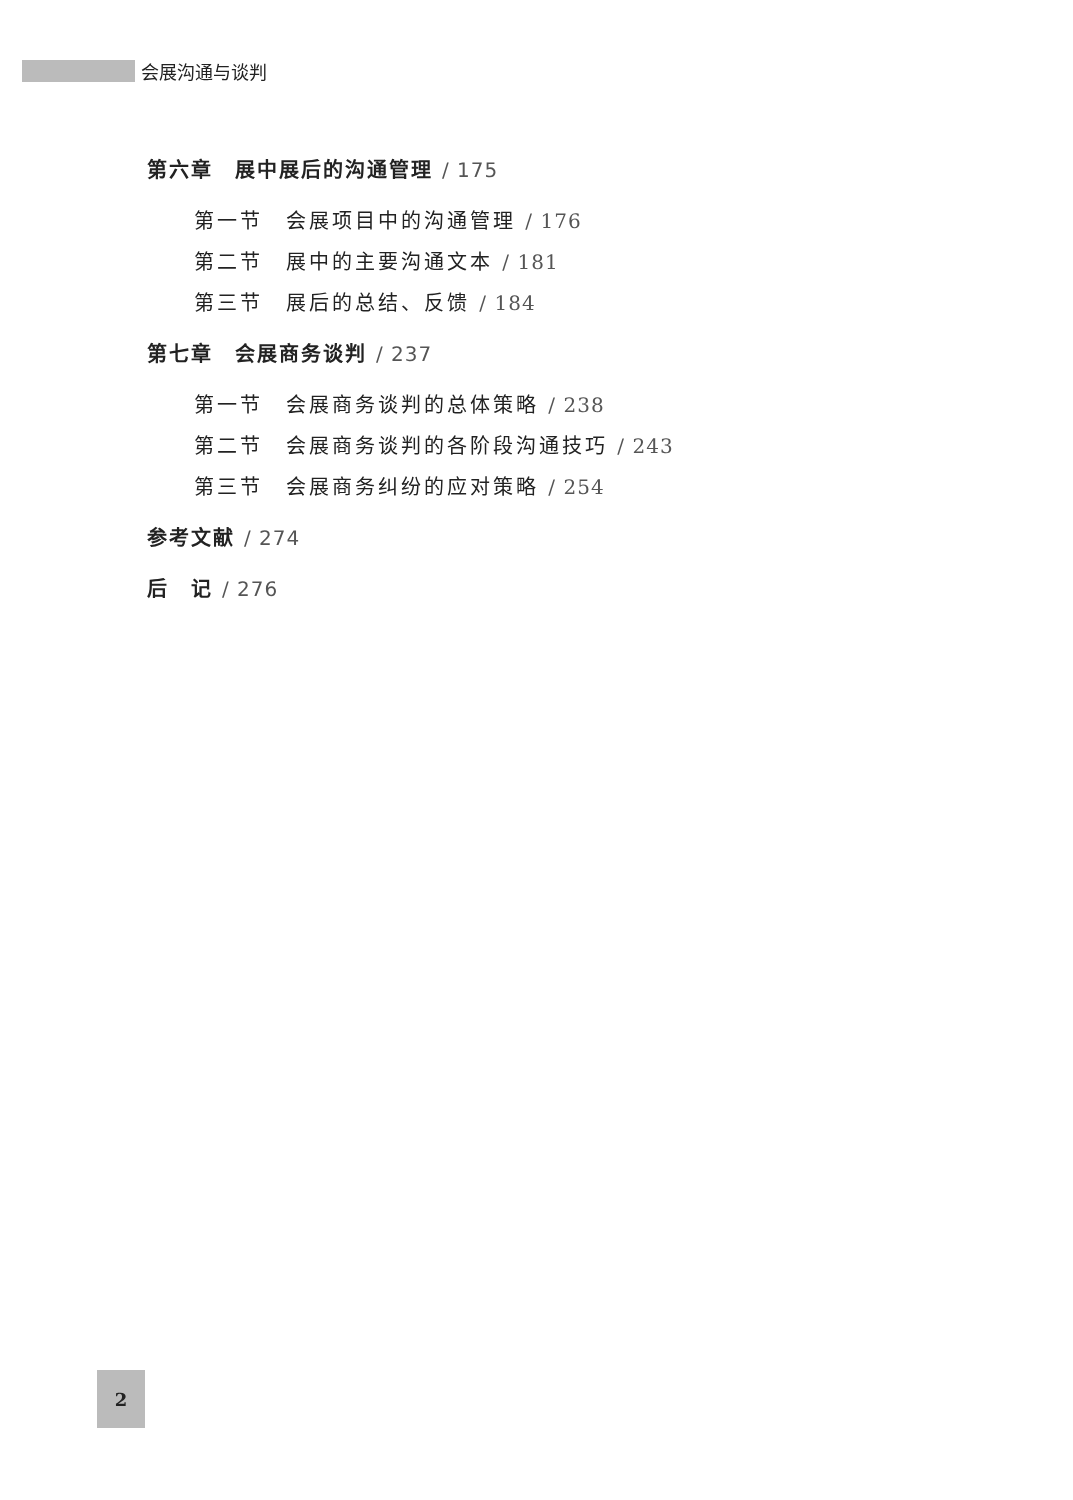会展沟通与谈判
第六章　展中展后的沟通管理 / 175
第一节　会展项目中的沟通管理 / 176
第二节　展中的主要沟通文本 / 181
第三节　展后的总结、反馈 / 184
第七章　会展商务谈判 / 237
第一节　会展商务谈判的总体策略 / 238
第二节　会展商务谈判的各阶段沟通技巧 / 243
第三节　会展商务纠纷的应对策略 / 254
参考文献 / 274
后　记 / 276
2